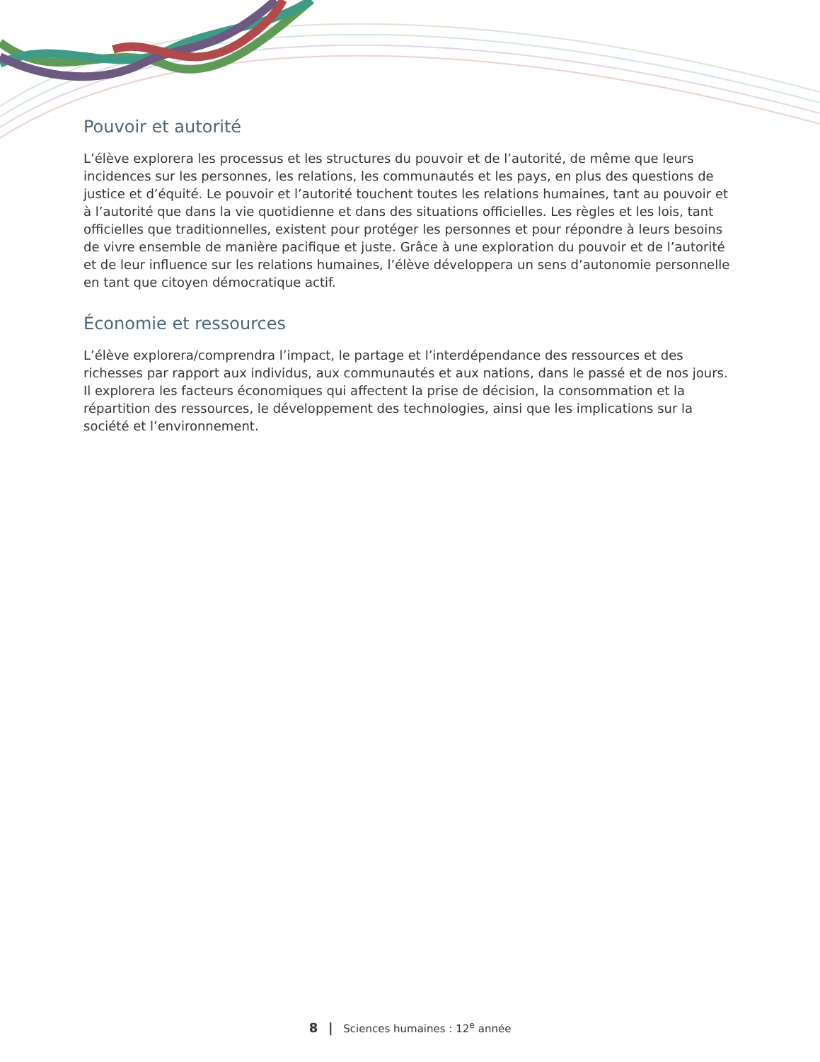Pouvoir et autorité
L’élève explorera les processus et les structures du pouvoir et de l’autorité, de même que leurs incidences sur les personnes, les relations, les communautés et les pays, en plus des questions de justice et d’équité. Le pouvoir et l’autorité touchent toutes les relations humaines, tant au pouvoir et à l’autorité que dans la vie quotidienne et dans des situations officielles. Les règles et les lois, tant officielles que traditionnelles, existent pour protéger les personnes et pour répondre à leurs besoins de vivre ensemble de manière pacifique et juste. Grâce à une exploration du pouvoir et de l’autorité et de leur influence sur les relations humaines, l’élève développera un sens d’autonomie personnelle en tant que citoyen démocratique actif.
Économie et ressources
L’élève explorera/comprendra l’impact, le partage et l’interdépendance des ressources et des richesses par rapport aux individus, aux communautés et aux nations, dans le passé et de nos jours. Il explorera les facteurs économiques qui affectent la prise de décision, la consommation et la répartition des ressources, le développement des technologies, ainsi que les implications sur la société et l’environnement.
8 | Sciences humaines : 12<sup>e</sup> année